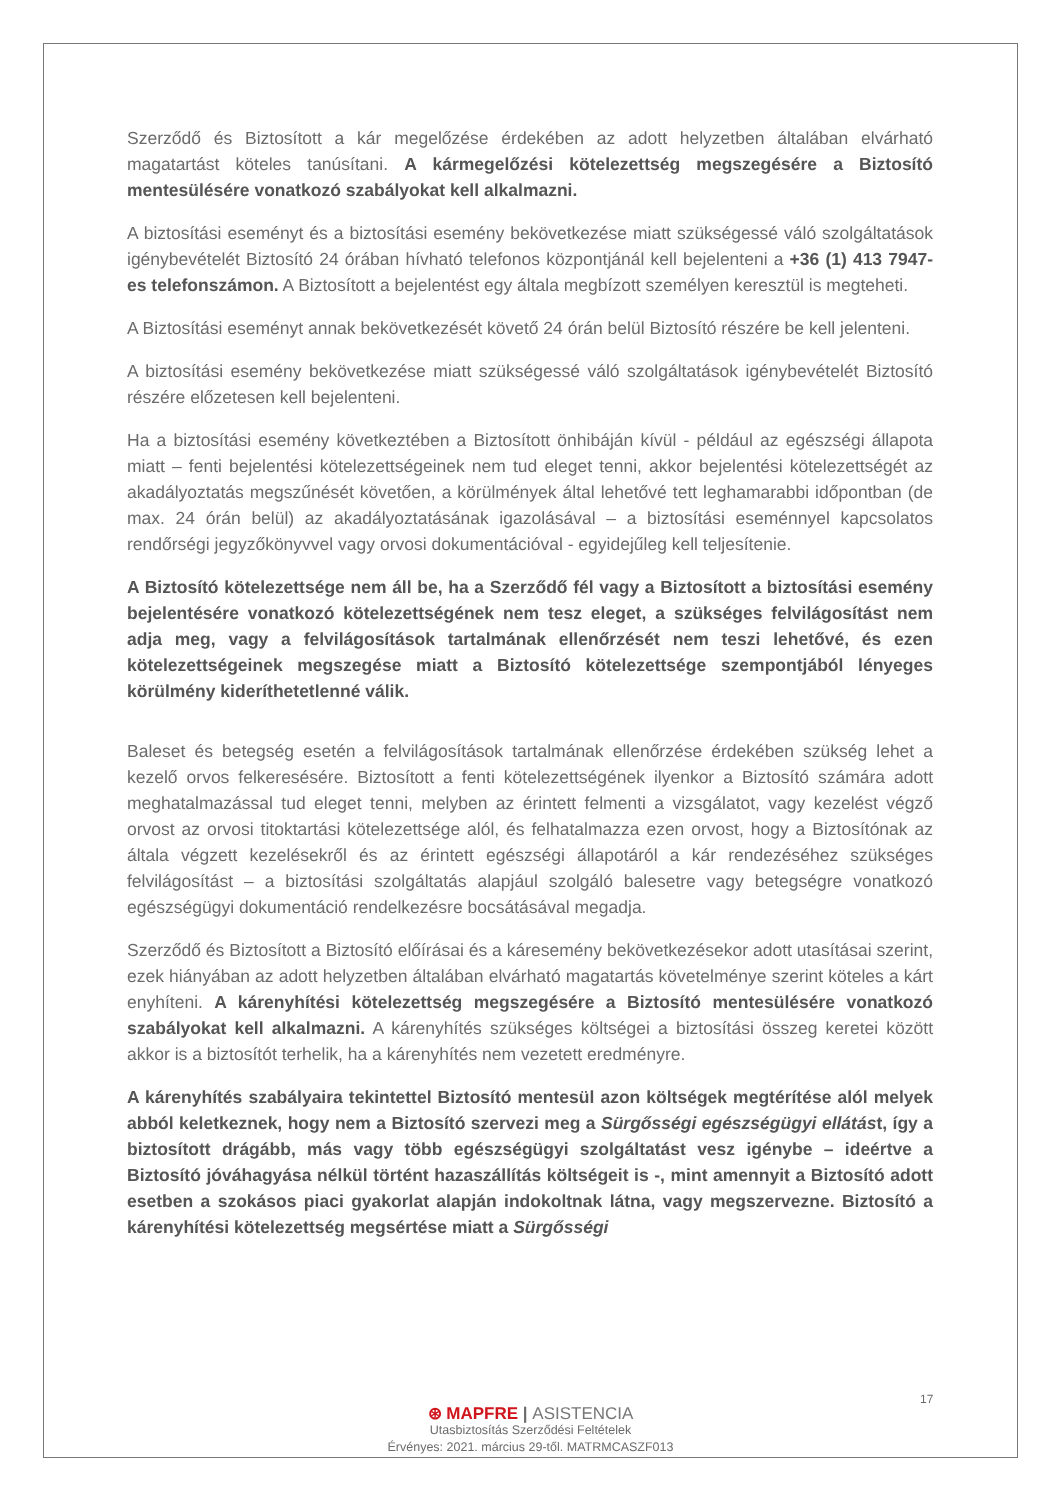Szerződő és Biztosított a kár megelőzése érdekében az adott helyzetben általában elvárható magatartást köteles tanúsítani. A kármegelőzési kötelezettség megszegésére a Biztosító mentesülésére vonatkozó szabályokat kell alkalmazni.
A biztosítási eseményt és a biztosítási esemény bekövetkezése miatt szükségessé váló szolgáltatások igénybevételét Biztosító 24 órában hívható telefonos központjánál kell bejelenteni a +36 (1) 413 7947-es telefonszámon. A Biztosított a bejelentést egy általa megbízott személyen keresztül is megteheti.
A Biztosítási eseményt annak bekövetkezését követő 24 órán belül Biztosító részére be kell jelenteni.
A biztosítási esemény bekövetkezése miatt szükségessé váló szolgáltatások igénybevételét Biztosító részére előzetesen kell bejelenteni.
Ha a biztosítási esemény következtében a Biztosított önhibáján kívül - például az egészségi állapota miatt – fenti bejelentési kötelezettségeinek nem tud eleget tenni, akkor bejelentési kötelezettségét az akadályoztatás megszűnését követően, a körülmények által lehetővé tett leghamarabbi időpontban (de max. 24 órán belül) az akadályoztatásának igazolásával – a biztosítási eseménnyel kapcsolatos rendőrségi jegyzőkönyvvel vagy orvosi dokumentációval - egyidejűleg kell teljesítenie.
A Biztosító kötelezettsége nem áll be, ha a Szerződő fél vagy a Biztosított a biztosítási esemény bejelentésére vonatkozó kötelezettségének nem tesz eleget, a szükséges felvilágosítást nem adja meg, vagy a felvilágosítások tartalmának ellenőrzését nem teszi lehetővé, és ezen kötelezettségeinek megszegése miatt a Biztosító kötelezettsége szempontjából lényeges körülmény kideríthetetlenné válik.
Baleset és betegség esetén a felvilágosítások tartalmának ellenőrzése érdekében szükség lehet a kezelő orvos felkeresésére. Biztosított a fenti kötelezettségének ilyenkor a Biztosító számára adott meghatalmazással tud eleget tenni, melyben az érintett felmenti a vizsgálatot, vagy kezelést végző orvost az orvosi titoktartási kötelezettsége alól, és felhatalmazza ezen orvost, hogy a Biztosítónak az általa végzett kezelésekről és az érintett egészségi állapotáról a kár rendezéséhez szükséges felvilágosítást – a biztosítási szolgáltatás alapjául szolgáló balesetre vagy betegségre vonatkozó egészségügyi dokumentáció rendelkezésre bocsátásával megadja.
Szerződő és Biztosított a Biztosító előírásai és a káresemény bekövetkezésekor adott utasításai szerint, ezek hiányában az adott helyzetben általában elvárható magatartás követelménye szerint köteles a kárt enyhíteni. A kárenyhítési kötelezettség megszegésére a Biztosító mentesülésére vonatkozó szabályokat kell alkalmazni. A kárenyhítés szükséges költségei a biztosítási összeg keretei között akkor is a biztosítót terhelik, ha a kárenyhítés nem vezetett eredményre.
A kárenyhítés szabályaira tekintettel Biztosító mentesül azon költségek megtérítése alól melyek abból keletkeznek, hogy nem a Biztosító szervezi meg a Sürgősségi egészségügyi ellátást, így a biztosított drágább, más vagy több egészségügyi szolgáltatást vesz igénybe – ideértve a Biztosító jóváhagyása nélkül történt hazaszállítás költségeit is -, mint amennyit a Biztosító adott esetben a szokásos piaci gyakorlat alapján indokoltnak látna, vagy megszervezne. Biztosító a kárenyhítési kötelezettség megsértése miatt a Sürgősségi
17
⊛ MAPFRE | ASISTENCIA
Utasbiztosítás Szerződési Feltételek
Érvényes: 2021. március 29-től. MATRMCASZF013